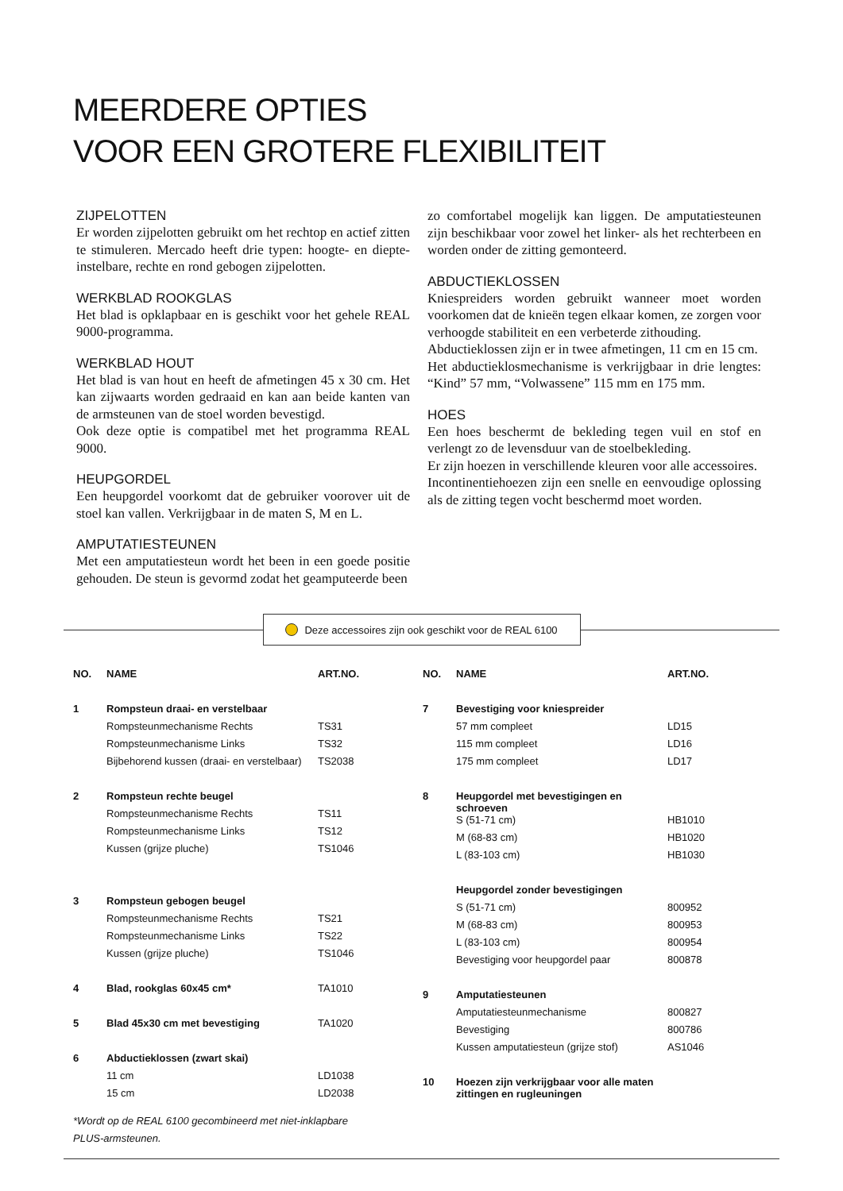MEERDERE OPTIES
VOOR EEN GROTERE FLEXIBILITEIT
ZIJPELOTTEN
Er worden zijpelotten gebruikt om het rechtop en actief zitten te stimuleren. Mercado heeft drie typen: hoogte- en diepte-instelbare, rechte en rond gebogen zijpelotten.
WERKBLAD ROOKGLAS
Het blad is opklapbaar en is geschikt voor het gehele REAL 9000-programma.
WERKBLAD HOUT
Het blad is van hout en heeft de afmetingen 45 x 30 cm. Het kan zijwaarts worden gedraaid en kan aan beide kanten van de armsteunen van de stoel worden bevestigd.
Ook deze optie is compatibel met het programma REAL 9000.
HEUPGORDEL
Een heupgordel voorkomt dat de gebruiker voorover uit de stoel kan vallen. Verkrijgbaar in de maten S, M en L.
AMPUTATIESTEUNEN
Met een amputatiesteun wordt het been in een goede positie gehouden. De steun is gevormd zodat het geamputeerde been
zo comfortabel mogelijk kan liggen. De amputatiesteunen zijn beschikbaar voor zowel het linker- als het rechterbeen en worden onder de zitting gemonteerd.
ABDUCTIEKLOSSEN
Kniespreiders worden gebruikt wanneer moet worden voorkomen dat de knieën tegen elkaar komen, ze zorgen voor verhoogde stabiliteit en een verbeterde zithouding.
Abductieklossen zijn er in twee afmetingen, 11 cm en 15 cm.
Het abductieklosmechanisme is verkrijgbaar in drie lengtes: “Kind” 57 mm, “Volwassene” 115 mm en 175 mm.
HOES
Een hoes beschermt de bekleding tegen vuil en stof en verlengt zo de levensduur van de stoelbekleding.
Er zijn hoezen in verschillende kleuren voor alle accessoires.
Incontinentiehoezen zijn een snelle en eenvoudige oplossing als de zitting tegen vocht beschermd moet worden.
Deze accessoires zijn ook geschikt voor de REAL 6100
| NO. | NAME | ART.NO. |
| --- | --- | --- |
| 1 | Rompsteun draai- en verstelbaar | |
| | Rompsteunmechanisme Rechts | TS31 |
| | Rompsteunmechanisme Links | TS32 |
| | Bijbehorend kussen (draai- en verstelbaar) | TS2038 |
| 2 | Rompsteun rechte beugel | |
| | Rompsteunmechanisme Rechts | TS11 |
| | Rompsteunmechanisme Links | TS12 |
| | Kussen (grijze pluche) | TS1046 |
| 3 | Rompsteun gebogen beugel | |
| | Rompsteunmechanisme Rechts | TS21 |
| | Rompsteunmechanisme Links | TS22 |
| | Kussen (grijze pluche) | TS1046 |
| 4 | Blad, rookglas 60x45 cm* | TA1010 |
| 5 | Blad 45x30 cm met bevestiging | TA1020 |
| 6 | Abductieklossen (zwart skai) | |
| | 11 cm | LD1038 |
| | 15 cm | LD2038 |
*Wordt op de REAL 6100 gecombineerd met niet-inklapbare
PLUS-armsteunen.
| NO. | NAME | ART.NO. |
| --- | --- | --- |
| 7 | Bevestiging voor kniespreider | |
| | 57 mm compleet | LD15 |
| | 115 mm compleet | LD16 |
| | 175 mm compleet | LD17 |
| 8 | Heupgordel met bevestigingen en schroeven | |
| | S (51-71 cm) | HB1010 |
| | M (68-83 cm) | HB1020 |
| | L (83-103 cm) | HB1030 |
| | Heupgordel zonder bevestigingen | |
| | S (51-71 cm) | 800952 |
| | M (68-83 cm) | 800953 |
| | L (83-103 cm) | 800954 |
| | Bevestiging voor heupgordel paar | 800878 |
| 9 | Amputatiesteunen | |
| | Amputatiesteunmechanisme | 800827 |
| | Bevestiging | 800786 |
| | Kussen amputatiesteun (grijze stof) | AS1046 |
| 10 | Hoezen zijn verkrijgbaar voor alle maten zittingen en rugleuningen | |